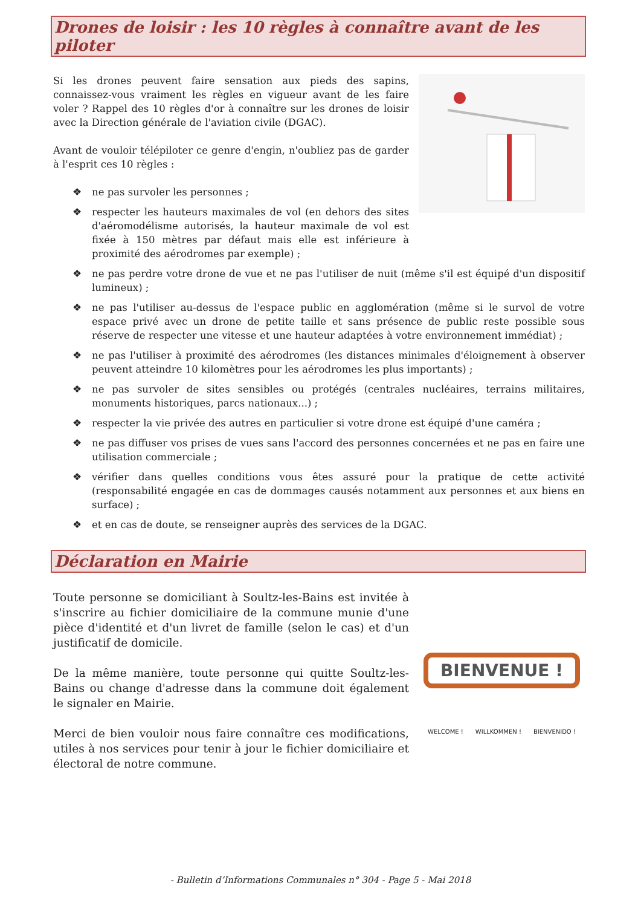Drones de loisir : les 10 règles à connaître avant de les piloter
Si les drones peuvent faire sensation aux pieds des sapins, connaissez-vous vraiment les règles en vigueur avant de les faire voler ? Rappel des 10 règles d'or à connaître sur les drones de loisir avec la Direction générale de l'aviation civile (DGAC).
Avant de vouloir télépiloter ce genre d'engin, n'oubliez pas de garder à l'esprit ces 10 règles :
❖ ne pas survoler les personnes ;
❖ respecter les hauteurs maximales de vol (en dehors des sites d'aéromodélisme autorisés, la hauteur maximale de vol est fixée à 150 mètres par défaut mais elle est inférieure à proximité des aérodromes par exemple) ;
❖ ne pas perdre votre drone de vue et ne pas l'utiliser de nuit (même s'il est équipé d'un dispositif lumineux) ;
❖ ne pas l'utiliser au-dessus de l'espace public en agglomération (même si le survol de votre espace privé avec un drone de petite taille et sans présence de public reste possible sous réserve de respecter une vitesse et une hauteur adaptées à votre environnement immédiat) ;
❖ ne pas l'utiliser à proximité des aérodromes (les distances minimales d'éloignement à observer peuvent atteindre 10 kilomètres pour les aérodromes les plus importants) ;
❖ ne pas survoler de sites sensibles ou protégés (centrales nucléaires, terrains militaires, monuments historiques, parcs nationaux...) ;
❖ respecter la vie privée des autres en particulier si votre drone est équipé d'une caméra ;
❖ ne pas diffuser vos prises de vues sans l'accord des personnes concernées et ne pas en faire une utilisation commerciale ;
❖ vérifier dans quelles conditions vous êtes assuré pour la pratique de cette activité (responsabilité engagée en cas de dommages causés notamment aux personnes et aux biens en surface) ;
❖ et en cas de doute, se renseigner auprès des services de la DGAC.
Déclaration en Mairie
BIENVENUE !
WELCOME ! WILLKOMMEN ! BIENVENIDO !
Toute personne se domiciliant à Soultz-les-Bains est invitée à s'inscrire au fichier domiciliaire de la commune munie d'une pièce d'identité et d'un livret de famille (selon le cas) et d'un justificatif de domicile.
De la même manière, toute personne qui quitte Soultz-les-Bains ou change d'adresse dans la commune doit également le signaler en Mairie.
Merci de bien vouloir nous faire connaître ces modifications, utiles à nos services pour tenir à jour le fichier domiciliaire et électoral de notre commune.
- Bulletin d’Informations Communales n° 304 - Page 5 - Mai 2018